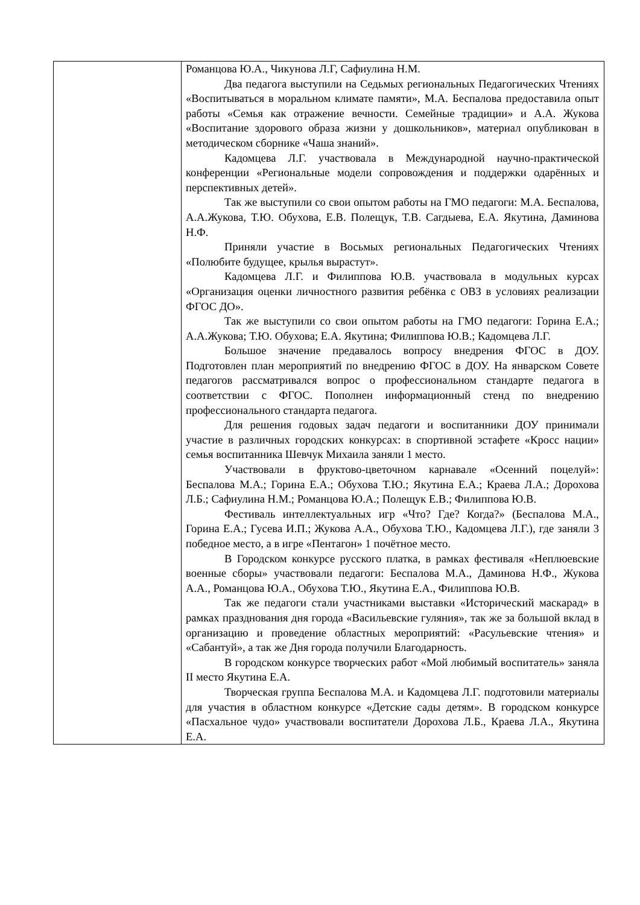| | Романцова Ю.А., Чикунова Л.Г, Сафиулина Н.М. Два педагога выступили на Седьмых региональных Педагогических Чтениях «Воспитываться в моральном климате памяти», М.А. Беспалова предоставила опыт работы «Семья как отражение вечности. Семейные традиции» и А.А. Жукова «Воспитание здорового образа жизни у дошкольников», материал опубликован в методическом сборнике «Чаша знаний». Кадомцева Л.Г. участвовала в Международной научно-практической конференции «Региональные модели сопровождения и поддержки одарённых и перспективных детей». Так же выступили со свои опытом работы на ГМО педагоги: М.А. Беспалова, А.А.Жукова, Т.Ю. Обухова, Е.В. Полещук, Т.В. Сагдыева, Е.А. Якутина, Даминова Н.Ф. Приняли участие в Восьмых региональных Педагогических Чтениях «Полюбите будущее, крылья вырастут». Кадомцева Л.Г. и Филиппова Ю.В. участвовала в модульных курсах «Организация оценки личностного развития ребёнка с ОВЗ в условиях реализации ФГОС ДО». Так же выступили со свои опытом работы на ГМО педагоги: Горина Е.А.; А.А.Жукова; Т.Ю. Обухова; Е.А. Якутина; Филиппова Ю.В.; Кадомцева Л.Г. Большое значение предавалось вопросу внедрения ФГОС в ДОУ. Подготовлен план мероприятий по внедрению ФГОС в ДОУ. На январском Совете педагогов рассматривался вопрос о профессиональном стандарте педагога в соответствии с ФГОС. Пополнен информационный стенд по внедрению профессионального стандарта педагога. Для решения годовых задач педагоги и воспитанники ДОУ принимали участие в различных городских конкурсах: в спортивной эстафете «Кросс нации» семья воспитанника Шевчук Михаила заняли 1 место. Участвовали в фруктово-цветочном карнавале «Осенний поцелуй»: Беспалова М.А.; Горина Е.А.; Обухова Т.Ю.; Якутина Е.А.; Краева Л.А.; Дорохова Л.Б.; Сафиулина Н.М.; Романцова Ю.А.; Полещук Е.В.; Филиппова Ю.В. Фестиваль интеллектуальных игр «Что? Где? Когда?» (Беспалова М.А., Горина Е.А.; Гусева И.П.; Жукова А.А., Обухова Т.Ю., Кадомцева Л.Г.), где заняли 3 победное место, а в игре «Пентагон» 1 почётное место. В Городском конкурсе русского платка, в рамках фестиваля «Неплюевские военные сборы» участвовали педагоги: Беспалова М.А., Даминова Н.Ф., Жукова А.А., Романцова Ю.А., Обухова Т.Ю., Якутина Е.А., Филиппова Ю.В. Так же педагоги стали участниками выставки «Исторический маскарад» в рамках празднования дня города «Васильевские гуляния», так же за большой вклад в организацию и проведение областных мероприятий: «Расульевские чтения» и «Сабантуй», а так же Дня города получили Благодарность. В городском конкурсе творческих работ «Мой любимый воспитатель» заняла II место Якутина Е.А. Творческая группа Беспалова М.А. и Кадомцева Л.Г. подготовили материалы для участия в областном конкурсе «Детские сады детям». В городском конкурсе «Пасхальное чудо» участвовали воспитатели Дорохова Л.Б., Краева Л.А., Якутина Е.А. |